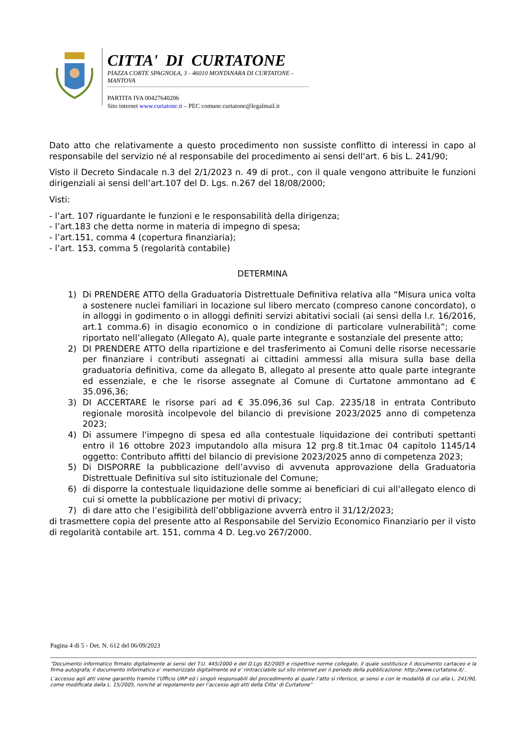CITTA' DI CURTATONE
PIAZZA CORTE SPAGNOLA, 3 - 46010 MONTANARA DI CURTATONE - MANTOVA
PARTITA IVA 00427640206
Sito internet www.curtatone.it – PEC comune.curtatone@legalmail.it
Dato atto che relativamente a questo procedimento non sussiste conflitto di interessi in capo al responsabile del servizio né al responsabile del procedimento ai sensi dell'art. 6 bis L. 241/90;
Visto il Decreto Sindacale n.3 del 2/1/2023 n. 49 di prot., con il quale vengono attribuite le funzioni dirigenziali ai sensi dell’art.107 del D. Lgs. n.267 del 18/08/2000;
Visti:
- l’art. 107 riguardante le funzioni e le responsabilità della dirigenza;
- l’art.183 che detta norme in materia di impegno di spesa;
- l’art.151, comma 4 (copertura finanziaria);
- l’art. 153, comma 5 (regolarità contabile)
DETERMINA
1) Di PRENDERE ATTO della Graduatoria Distrettuale Definitiva relativa alla “Misura unica volta a sostenere nuclei familiari in locazione sul libero mercato (compreso canone concordato), o in alloggi in godimento o in alloggi definiti servizi abitativi sociali (ai sensi della l.r. 16/2016, art.1 comma.6) in disagio economico o in condizione di particolare vulnerabilità”; come riportato nell’allegato (Allegato A), quale parte integrante e sostanziale del presente atto;
2) DI PRENDERE ATTO della ripartizione e del trasferimento ai Comuni delle risorse necessarie per finanziare i contributi assegnati ai cittadini ammessi alla misura sulla base della graduatoria definitiva, come da allegato B, allegato al presente atto quale parte integrante ed essenziale, e che le risorse assegnate al Comune di Curtatone ammontano ad € 35.096,36;
3) DI ACCERTARE le risorse pari ad € 35.096,36 sul Cap. 2235/18 in entrata Contributo regionale morosità incolpevole del bilancio di previsione 2023/2025 anno di competenza 2023;
4) Di assumere l'impegno di spesa ed alla contestuale liquidazione dei contributi spettanti entro il 16 ottobre 2023 imputandolo alla misura 12 prg.8 tit.1mac 04 capitolo 1145/14 oggetto: Contributo affitti del bilancio di previsione 2023/2025 anno di competenza 2023;
5) Di DISPORRE la pubblicazione dell’avviso di avvenuta approvazione della Graduatoria Distrettuale Definitiva sul sito istituzionale del Comune;
6) di disporre la contestuale liquidazione delle somme ai beneficiari di cui all'allegato elenco di cui si omette la pubblicazione per motivi di privacy;
7) di dare atto che l’esigibilità dell’obbligazione avverrà entro il 31/12/2023;
di trasmettere copia del presente atto al Responsabile del Servizio Economico Finanziario per il visto di regolarità contabile art. 151, comma 4 D. Leg.vo 267/2000.
Pagina 4 di 5 - Det. N. 612 del 06/09/2023
“Documento informatico firmato digitalmente ai sensi del T.U. 445/2000 e del D.Lgs 82/2005 e rispettive norme collegate, il quale sostituisce il documento cartaceo e la firma autografa; il documento informatico e’ memorizzato digitalmente ed e’ rintracciabile sul sito internet per il periodo della pubblicazione: http://www.curtatone.it/ .
L’accesso agli atti viene garantito tramite l’Ufficio URP ed i singoli responsabili del procedimento al quale l’atto si riferisce, ai sensi e con le modalità di cui alla L. 241/90, come modificata dalla L. 15/2005, nonché al regolamento per l’accesso agli atti della Citta' di Curtatone”